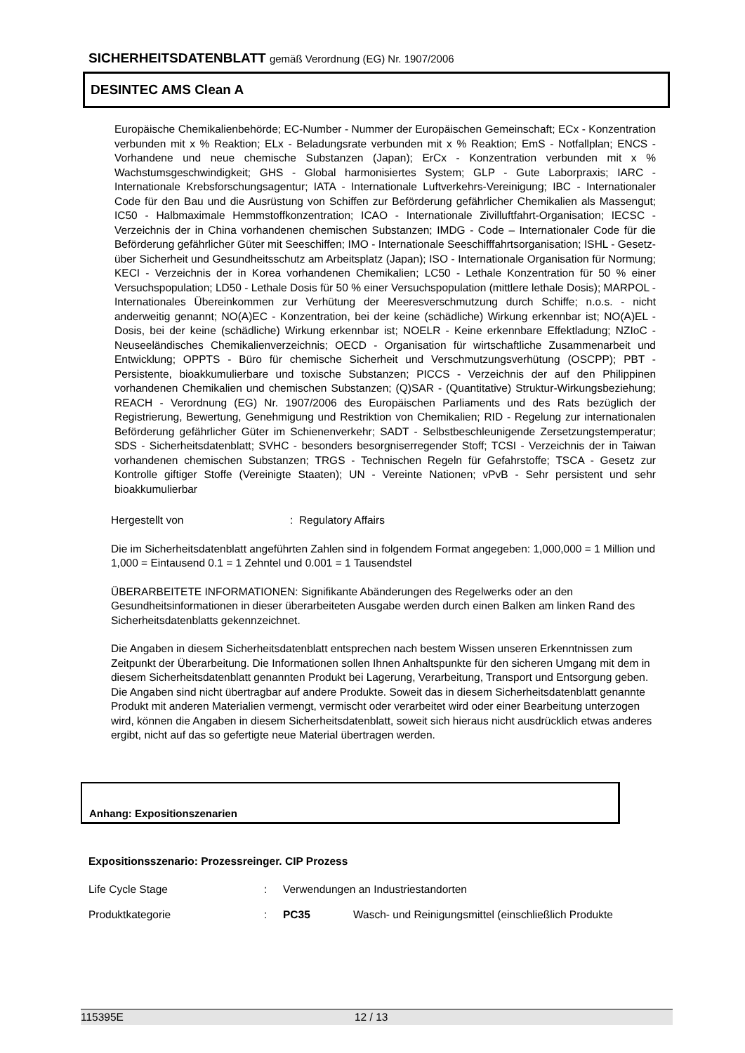SICHERHEITSDATENBLATT gemäß Verordnung (EG) Nr. 1907/2006
DESINTEC AMS Clean A
Europäische Chemikalienbehörde; EC-Number - Nummer der Europäischen Gemeinschaft; ECx - Konzentration verbunden mit x % Reaktion; ELx - Beladungsrate verbunden mit x % Reaktion; EmS - Notfallplan; ENCS - Vorhandene und neue chemische Substanzen (Japan); ErCx - Konzentration verbunden mit x % Wachstumsgeschwindigkeit; GHS - Global harmonisiertes System; GLP - Gute Laborpraxis; IARC - Internationale Krebsforschungsagentur; IATA - Internationale Luftverkehrs-Vereinigung; IBC - Internationaler Code für den Bau und die Ausrüstung von Schiffen zur Beförderung gefährlicher Chemikalien als Massengut; IC50 - Halbmaximale Hemmstoffkonzentration; ICAO - Internationale Zivilluftfahrt-Organisation; IECSC - Verzeichnis der in China vorhandenen chemischen Substanzen; IMDG - Code – Internationaler Code für die Beförderung gefährlicher Güter mit Seeschiffen; IMO - Internationale Seeschifffahrtsorganisation; ISHL - Gesetz- über Sicherheit und Gesundheitsschutz am Arbeitsplatz (Japan); ISO - Internationale Organisation für Normung; KECI - Verzeichnis der in Korea vorhandenen Chemikalien; LC50 - Lethale Konzentration für 50 % einer Versuchspopulation; LD50 - Lethale Dosis für 50 % einer Versuchspopulation (mittlere lethale Dosis); MARPOL - Internationales Übereinkommen zur Verhütung der Meeresverschmutzung durch Schiffe; n.o.s. - nicht anderweitig genannt; NO(A)EC - Konzentration, bei der keine (schädliche) Wirkung erkennbar ist; NO(A)EL - Dosis, bei der keine (schädliche) Wirkung erkennbar ist; NOELR - Keine erkennbare Effektladung; NZIoC - Neuseeländisches Chemikalienverzeichnis; OECD - Organisation für wirtschaftliche Zusammenarbeit und Entwicklung; OPPTS - Büro für chemische Sicherheit und Verschmutzungsverhütung (OSCPP); PBT - Persistente, bioakkumulierbare und toxische Substanzen; PICCS - Verzeichnis der auf den Philippinen vorhandenen Chemikalien und chemischen Substanzen; (Q)SAR - (Quantitative) Struktur-Wirkungsbeziehung; REACH - Verordnung (EG) Nr. 1907/2006 des Europäischen Parliaments und des Rats bezüglich der Registrierung, Bewertung, Genehmigung und Restriktion von Chemikalien; RID - Regelung zur internationalen Beförderung gefährlicher Güter im Schienenverkehr; SADT - Selbstbeschleunigende Zersetzungstemperatur; SDS - Sicherheitsdatenblatt; SVHC - besonders besorgniserregender Stoff; TCSI - Verzeichnis der in Taiwan vorhandenen chemischen Substanzen; TRGS - Technischen Regeln für Gefahrstoffe; TSCA - Gesetz zur Kontrolle giftiger Stoffe (Vereinigte Staaten); UN - Vereinte Nationen; vPvB - Sehr persistent und sehr bioakkumulierbar
Hergestellt von: Regulatory Affairs
Die im Sicherheitsdatenblatt angeführten Zahlen sind in folgendem Format angegeben: 1,000,000 = 1 Million und 1,000 = Eintausend 0.1 = 1 Zehntel und 0.001 = 1 Tausendstel
ÜBERARBEITETE INFORMATIONEN: Signifikante Abänderungen des Regelwerks oder an den Gesundheitsinformationen in dieser überarbeiteten Ausgabe werden durch einen Balken am linken Rand des Sicherheitsdatenblatts gekennzeichnet.
Die Angaben in diesem Sicherheitsdatenblatt entsprechen nach bestem Wissen unseren Erkenntnissen zum Zeitpunkt der Überarbeitung. Die Informationen sollen Ihnen Anhaltspunkte für den sicheren Umgang mit dem in diesem Sicherheitsdatenblatt genannten Produkt bei Lagerung, Verarbeitung, Transport und Entsorgung geben. Die Angaben sind nicht übertragbar auf andere Produkte. Soweit das in diesem Sicherheitsdatenblatt genannte Produkt mit anderen Materialien vermengt, vermischt oder verarbeitet wird oder einer Bearbeitung unterzogen wird, können die Angaben in diesem Sicherheitsdatenblatt, soweit sich hieraus nicht ausdrücklich etwas anderes ergibt, nicht auf das so gefertigte neue Material übertragen werden.
Anhang: Expositionszenarien
Expositionsszenario: Prozessreinger. CIP Prozess
Life Cycle Stage: Verwendungen an Industriestandorten
Produktkategorie: PC35 Wasch- und Reinigungsmittel (einschließlich Produkte
115395E 12 / 13